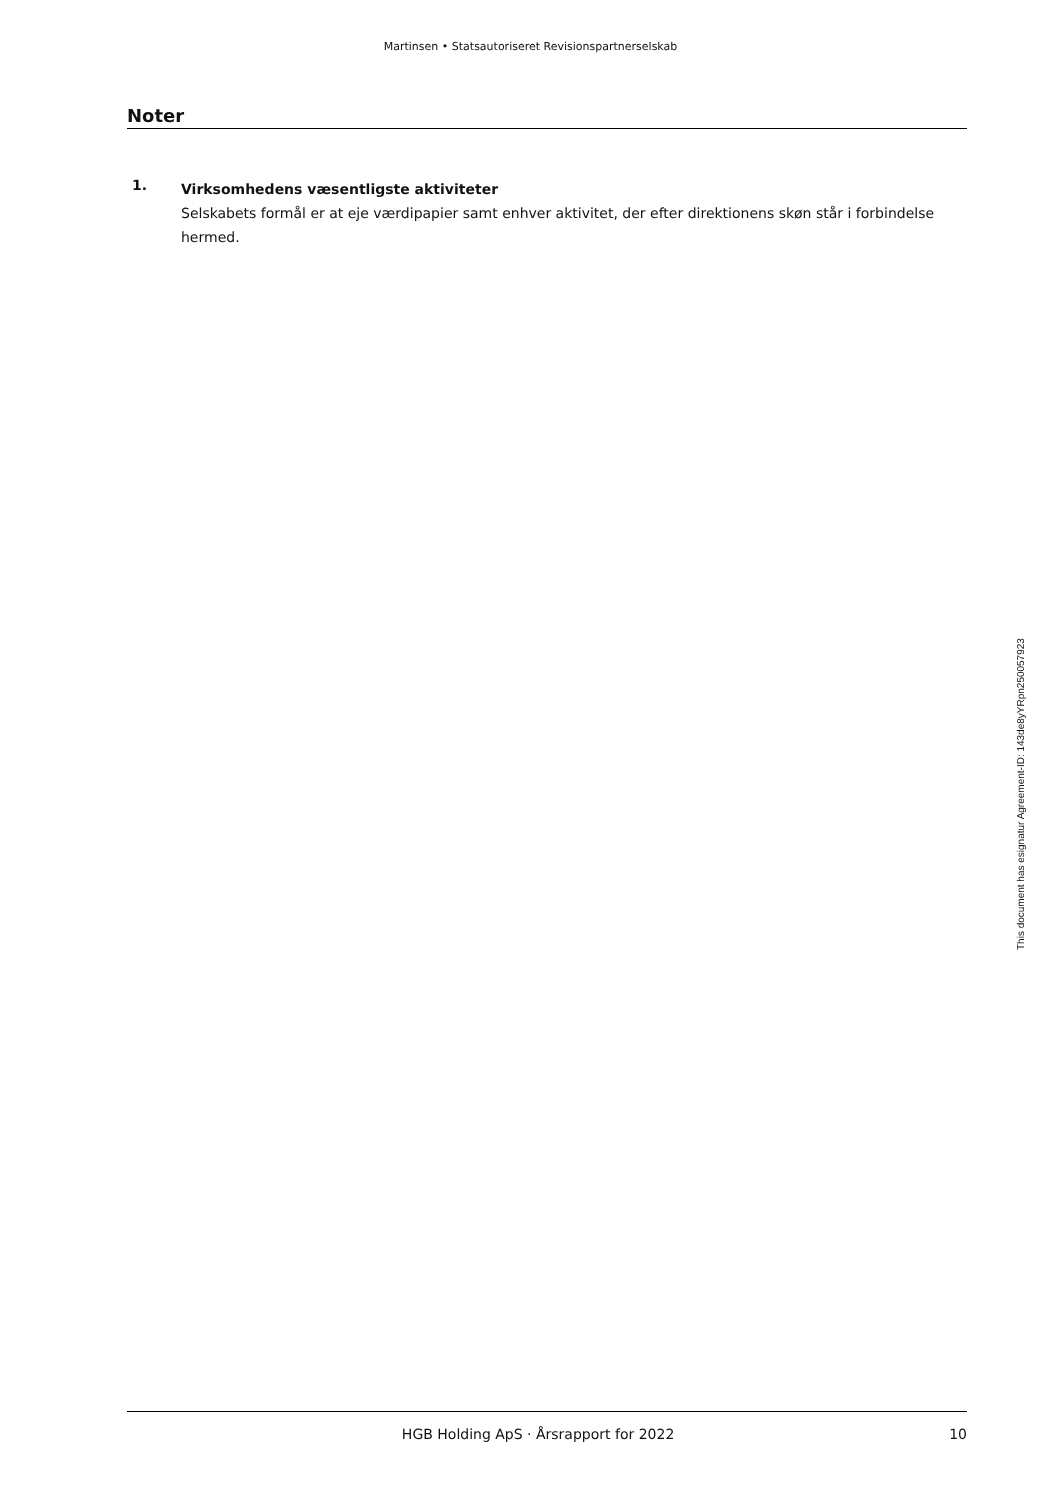Martinsen • Statsautoriseret Revisionspartnerselskab
Noter
1.
Virksomhedens væsentligste aktiviteter
Selskabets formål er at eje værdipapier samt enhver aktivitet, der efter direktionens skøn står i forbindelse hermed.
HGB Holding ApS · Årsrapport for 2022 10
This document has esignatur Agreement-ID: 143de8yYRpn250057923